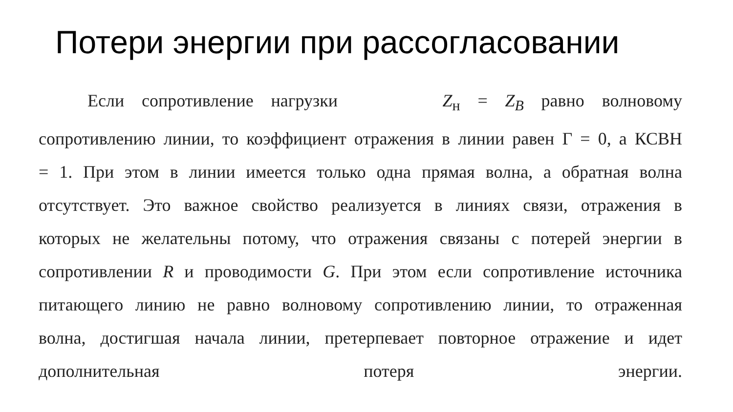Потери энергии при рассогласовании
Если сопротивление нагрузки Z<sub>н</sub> = Z<sub>B</sub> равно волновому сопротивлению линии, то коэффициент отражения в линии равен Г = 0, а КСВН = 1. При этом в линии имеется только одна прямая волна, а обратная волна отсутствует. Это важное свойство реализуется в линиях связи, отражения в которых не желательны потому, что отражения связаны с потерей энергии в сопротивлении R и проводимости G. При этом если сопротивление источника питающего линию не равно волновому сопротивлению линии, то отраженная волна, достигшая начала линии, претерпевает повторное отражение и идет дополнительная потеря энергии.